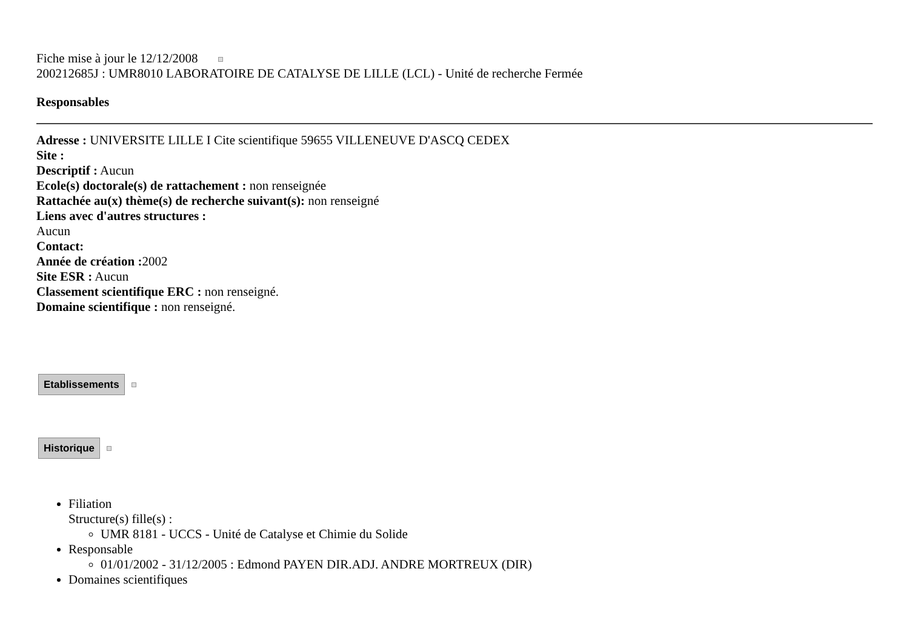Fiche mise à jour le 12/12/2008
200212685J : UMR8010 LABORATOIRE DE CATALYSE DE LILLE (LCL) - Unité de recherche Fermée
Responsables
Adresse : UNIVERSITE LILLE I Cite scientifique 59655 VILLENEUVE D'ASCQ CEDEX
Site :
Descriptif : Aucun
Ecole(s) doctorale(s) de rattachement : non renseignée
Rattachée au(x) thème(s) de recherche suivant(s): non renseigné
Liens avec d'autres structures :
Aucun
Contact:
Année de création : 2002
Site ESR : Aucun
Classement scientifique ERC : non renseigné.
Domaine scientifique : non renseigné.
Etablissements
Historique
Filiation
Structure(s) fille(s) :
UMR 8181 - UCCS - Unité de Catalyse et Chimie du Solide
Responsable
01/01/2002 - 31/12/2005 : Edmond PAYEN DIR.ADJ. ANDRE MORTREUX (DIR)
Domaines scientifiques